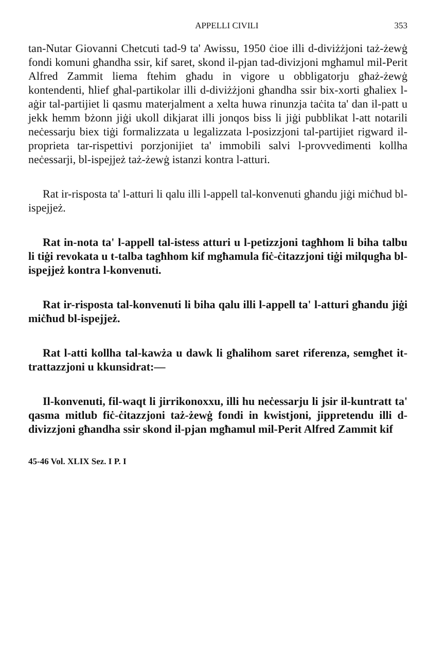APPELLI CIVILI 353
tan-Nutar Giovanni Chetcuti tad-9 ta' Awissu, 1950 ċioe illi d-diviżżjoni taż-żewġ fondi komuni għandha ssir, kif saret, skond il-pjan tad-divizjoni mgħamul mil-Perit Alfred Zammit liema ftehim għadu in vigore u obbligatorju għaż-żewġ kontendenti, ħlief għal-partikolar illi d-diviżżjoni għandha ssir bix-xorti għaliex l-aġir tal-partijiet li qasmu materjalment a xelta huwa rinunzja taċita ta' dan il-patt u jekk hemm bżonn jiġi ukoll dikjarat illi jonqos biss li jiġi pubblikat l-att notarili neċessarju biex tiġi formalizzata u legalizzata l-posizzjoni tal-partijiet rigward il-proprieta tar-rispettivi porzjonijiet ta' immobili salvi l-provvedimenti kollha neċessarji, bl-ispejjeż taż-żewġ istanzi kontra l-atturi.
Rat ir-risposta ta' l-atturi li qalu illi l-appell tal-konvenuti għandu jiġi miċħud bl-ispejjeż.
Rat in-nota ta' l-appell tal-istess atturi u l-petizzjoni tagħhom li biha talbu li tiġi revokata u t-talba tagħhom kif mgħamula fiċ-ċitazzjoni tiġi milqugħa bl-ispejjeż kontra l-konvenuti.
Rat ir-risposta tal-konvenuti li biha qalu illi l-appell ta' l-atturi għandu jiġi miċħud bl-ispejjeż.
Rat l-atti kollha tal-kawża u dawk li għalihom saret riferenza, semgħet it-trattazzjoni u kkunsidrat:—
Il-konvenuti, fil-waqt li jirrikonoxxu, illi hu neċessarju li jsir il-kuntratt ta' qasma mitlub fiċ-ċitazzjoni taż-żewġ fondi in kwistjoni, jippretendu illi d-divizzjoni għandha ssir skond il-pjan mgħamul mil-Perit Alfred Zammit kif
45-46 Vol. XLIX Sez. I P. I